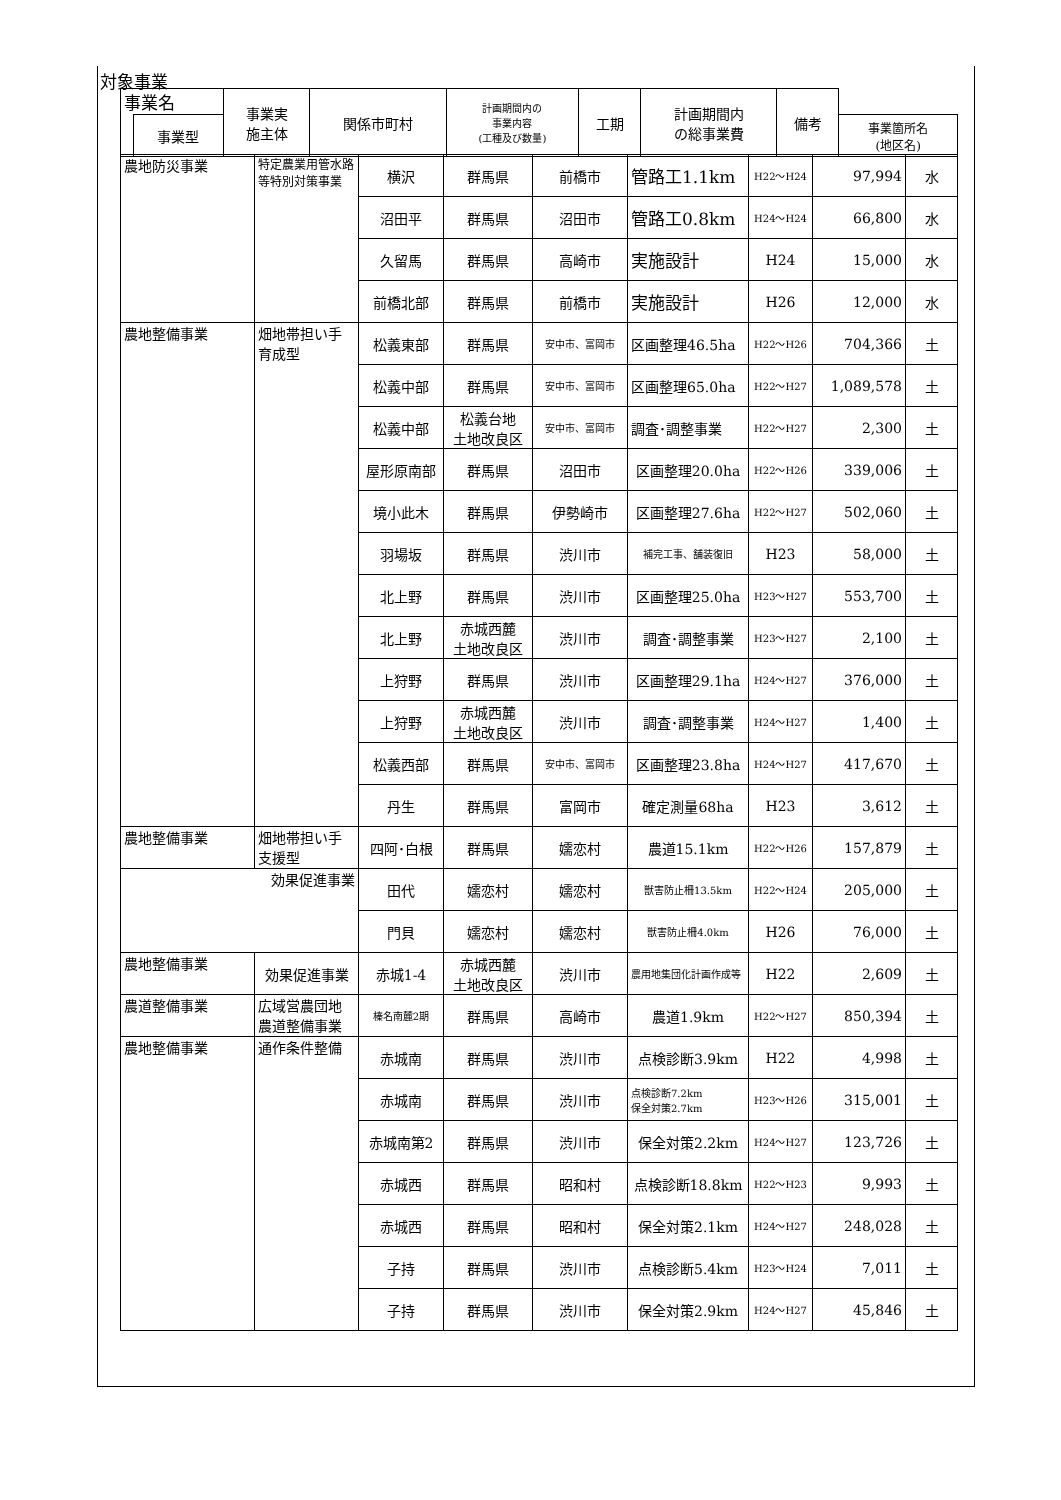対象事業
| 事業名 | | 事業実 施主体 | 関係市町村 | 計画期間内の 事業内容 (工種及び数量) | 工期 | 計画期間内 の総事業費 | 備考 | |
| --- | --- | --- | --- | --- | --- | --- | --- | --- |
| | 事業型 | | | | | | | 事業箇所名 (地区名) |
| 農地防災事業 | 特定農業用管水路等特別対策事業 | 横沢 | 群馬県 | 前橋市 | 管路工1.1km | H22～H24 | 97,994 | 水 |
| | | 沼田平 | 群馬県 | 沼田市 | 管路工0.8km | H24～H24 | 66,800 | 水 |
| | | 久留馬 | 群馬県 | 高崎市 | 実施設計 | H24 | 15,000 | 水 |
| | | 前橋北部 | 群馬県 | 前橋市 | 実施設計 | H26 | 12,000 | 水 |
| 農地整備事業 | 畑地帯担い手育成型 | 松義東部 | 群馬県 | 安中市、富岡市 | 区画整理46.5ha | H22～H26 | 704,366 | 土 |
| | | 松義中部 | 群馬県 | 安中市、富岡市 | 区画整理65.0ha | H22～H27 | 1,089,578 | 土 |
| | | 松義中部 | 松義台地 土地改良区 | 安中市、富岡市 | 調査･調整事業 | H22～H27 | 2,300 | 土 |
| | | 屋形原南部 | 群馬県 | 沼田市 | 区画整理20.0ha | H22～H26 | 339,006 | 土 |
| | | 境小此木 | 群馬県 | 伊勢崎市 | 区画整理27.6ha | H22～H27 | 502,060 | 土 |
| | | 羽場坂 | 群馬県 | 渋川市 | 補完工事、舗装復旧 | H23 | 58,000 | 土 |
| | | 北上野 | 群馬県 | 渋川市 | 区画整理25.0ha | H23～H27 | 553,700 | 土 |
| | | 北上野 | 赤城西麓 土地改良区 | 渋川市 | 調査･調整事業 | H23～H27 | 2,100 | 土 |
| | | 上狩野 | 群馬県 | 渋川市 | 区画整理29.1ha | H24～H27 | 376,000 | 土 |
| | | 上狩野 | 赤城西麓 土地改良区 | 渋川市 | 調査･調整事業 | H24～H27 | 1,400 | 土 |
| | | 松義西部 | 群馬県 | 安中市、富岡市 | 区画整理23.8ha | H24～H27 | 417,670 | 土 |
| | | 丹生 | 群馬県 | 富岡市 | 確定測量68ha | H23 | 3,612 | 土 |
| 農地整備事業 | 畑地帯担い手支援型 | 四阿･白根 | 群馬県 | 嬬恋村 | 農道15.1km | H22～H26 | 157,879 | 土 |
| 効果促進事業 | | 田代 | 嬬恋村 | 嬬恋村 | 獣害防止柵13.5km | H22～H24 | 205,000 | 土 |
| | | 門貝 | 嬬恋村 | 嬬恋村 | 獣害防止柵4.0km | H26 | 76,000 | 土 |
| 農地整備事業 | 効果促進事業 | 赤城1-4 | 赤城西麓 土地改良区 | 渋川市 | 農用地集団化計画作成等 | H22 | 2,609 | 土 |
| 農道整備事業 | 広域営農団地農道整備事業 | 榛名南麓2期 | 群馬県 | 高崎市 | 農道1.9km | H22～H27 | 850,394 | 土 |
| 農地整備事業 | 通作条件整備 | 赤城南 | 群馬県 | 渋川市 | 点検診断3.9km | H22 | 4,998 | 土 |
| | | 赤城南 | 群馬県 | 渋川市 | 点検診断7.2km 保全対策2.7km | H23～H26 | 315,001 | 土 |
| | | 赤城南第2 | 群馬県 | 渋川市 | 保全対策2.2km | H24～H27 | 123,726 | 土 |
| | | 赤城西 | 群馬県 | 昭和村 | 点検診断18.8km | H22～H23 | 9,993 | 土 |
| | | 赤城西 | 群馬県 | 昭和村 | 保全対策2.1km | H24～H27 | 248,028 | 土 |
| | | 子持 | 群馬県 | 渋川市 | 点検診断5.4km | H23～H24 | 7,011 | 土 |
| | | 子持 | 群馬県 | 渋川市 | 保全対策2.9km | H24～H27 | 45,846 | 土 |